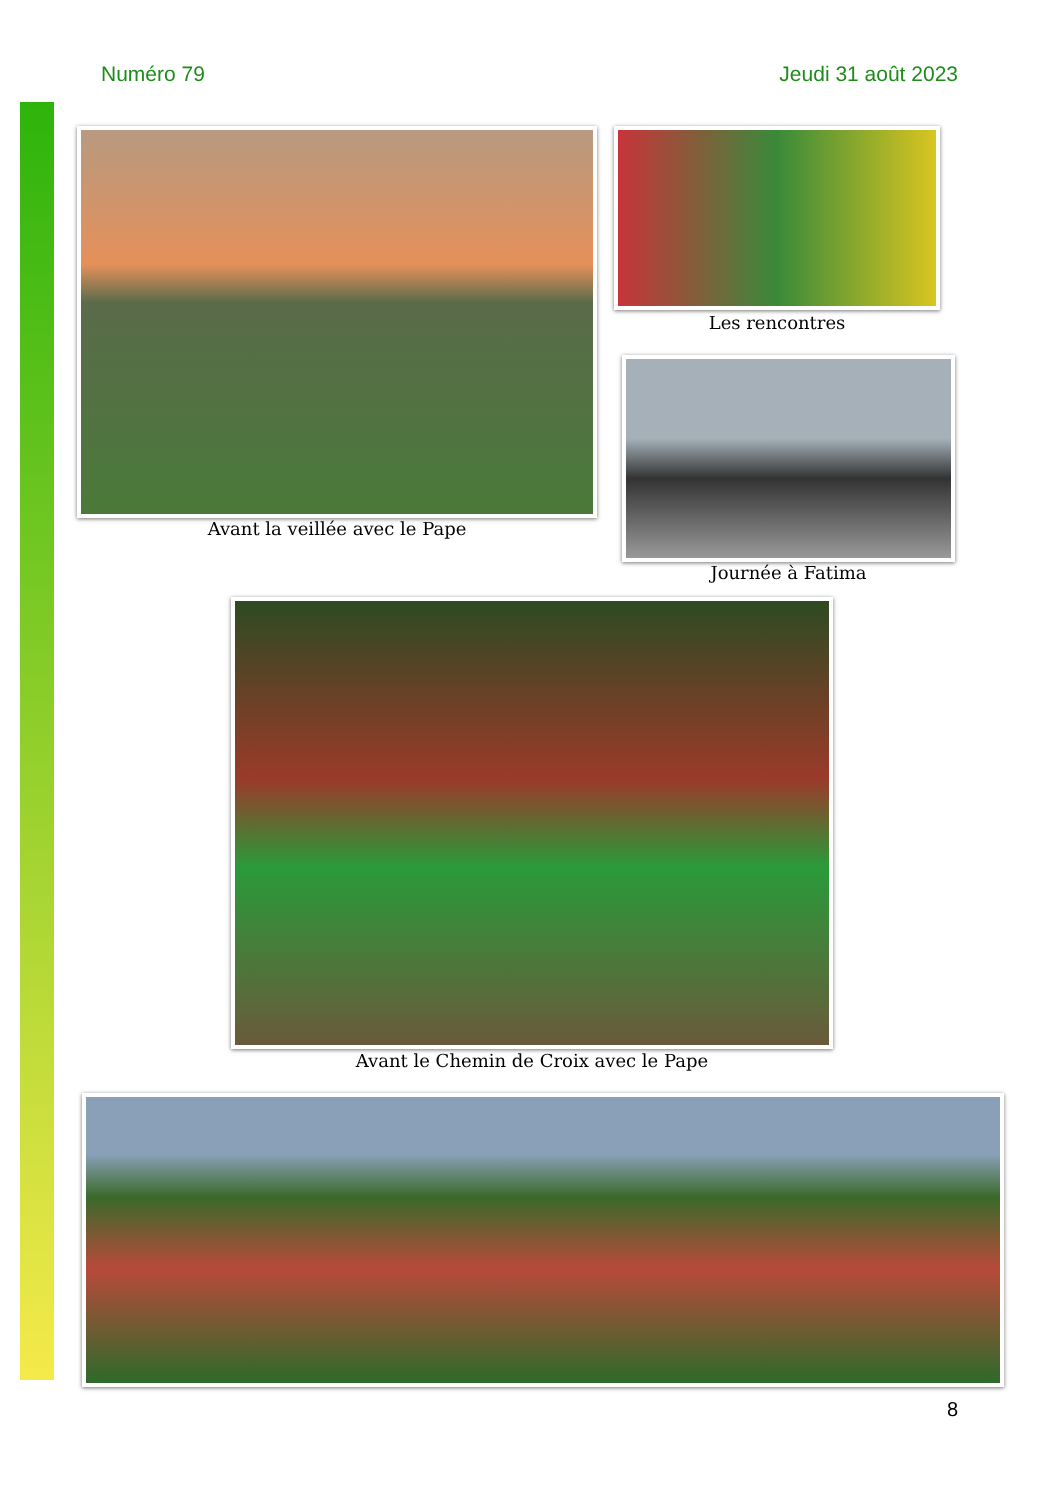Numéro 79 Jeudi 31 août 2023
Avant la veillée avec le Pape
Les rencontres
Journée à Fatima
Avant le Chemin de Croix avec le Pape
8